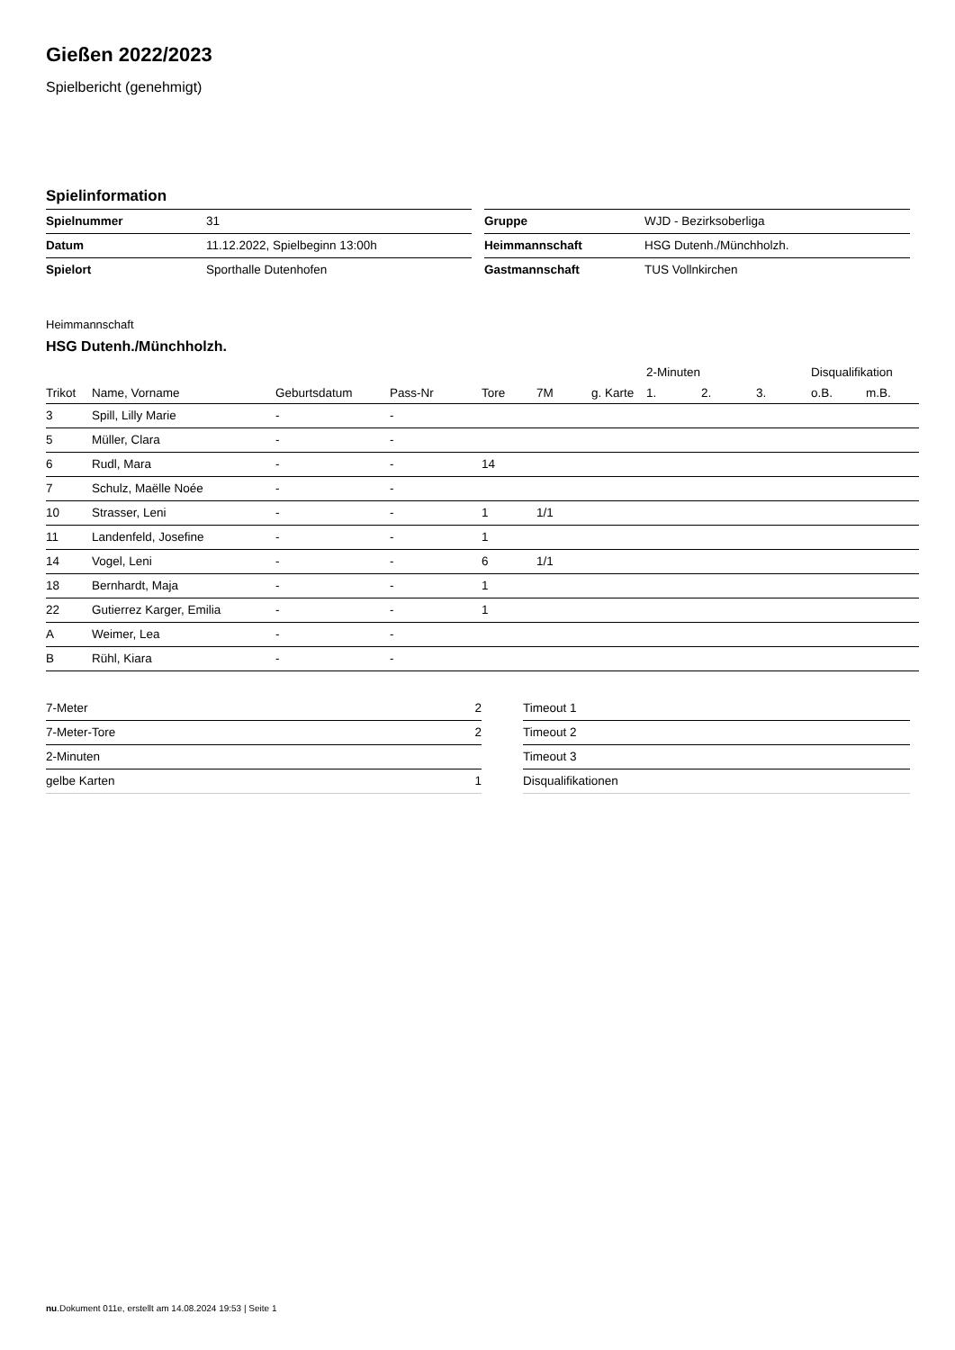Gießen 2022/2023
Spielbericht (genehmigt)
Spielinformation
| Spielnummer | 31 |
| Datum | 11.12.2022, Spielbeginn 13:00h |
| Spielort | Sporthalle Dutenhofen |
| Gruppe | WJD - Bezirksoberliga |
| Heimmannschaft | HSG Dutenh./Münchholzh. |
| Gastmannschaft | TUS Vollnkirchen |
Heimmannschaft
HSG Dutenh./Münchholzh.
| | | | | | | | | 2-Minuten | | | Disqualifikation | |
| --- | --- | --- | --- | --- | --- | --- | --- | --- | --- | --- | --- | --- |
| Trikot | Name, Vorname | Geburtsdatum | Pass-Nr | Tore | 7M | g. Karte | | 1. | 2. | 3. | o.B. | m.B. |
| 3 | Spill, Lilly Marie | - | - | | | | | | | | | |
| 5 | Müller, Clara | - | - | | | | | | | | | |
| 6 | Rudl, Mara | - | - | 14 | | | | | | | | |
| 7 | Schulz, Maëlle Noée | - | - | | | | | | | | | |
| 10 | Strasser, Leni | - | - | 1 | 1/1 | | | | | | | |
| 11 | Landenfeld, Josefine | - | - | 1 | | | | | | | | |
| 14 | Vogel, Leni | - | - | 6 | 1/1 | | | | | | | |
| 18 | Bernhardt, Maja | - | - | 1 | | | | | | | | |
| 22 | Gutierrez Karger, Emilia | - | - | 1 | | | | | | | | |
| A | Weimer, Lea | - | - | | | | | | | | | |
| B | Rühl, Kiara | - | - | | | | | | | | | |
| 7-Meter | 2 |
| 7-Meter-Tore | 2 |
| 2-Minuten | |
| gelbe Karten | 1 |
| Timeout 1 |
| Timeout 2 |
| Timeout 3 |
| Disqualifikationen |
nu.Dokument 011e, erstellt am 14.08.2024 19:53 | Seite 1